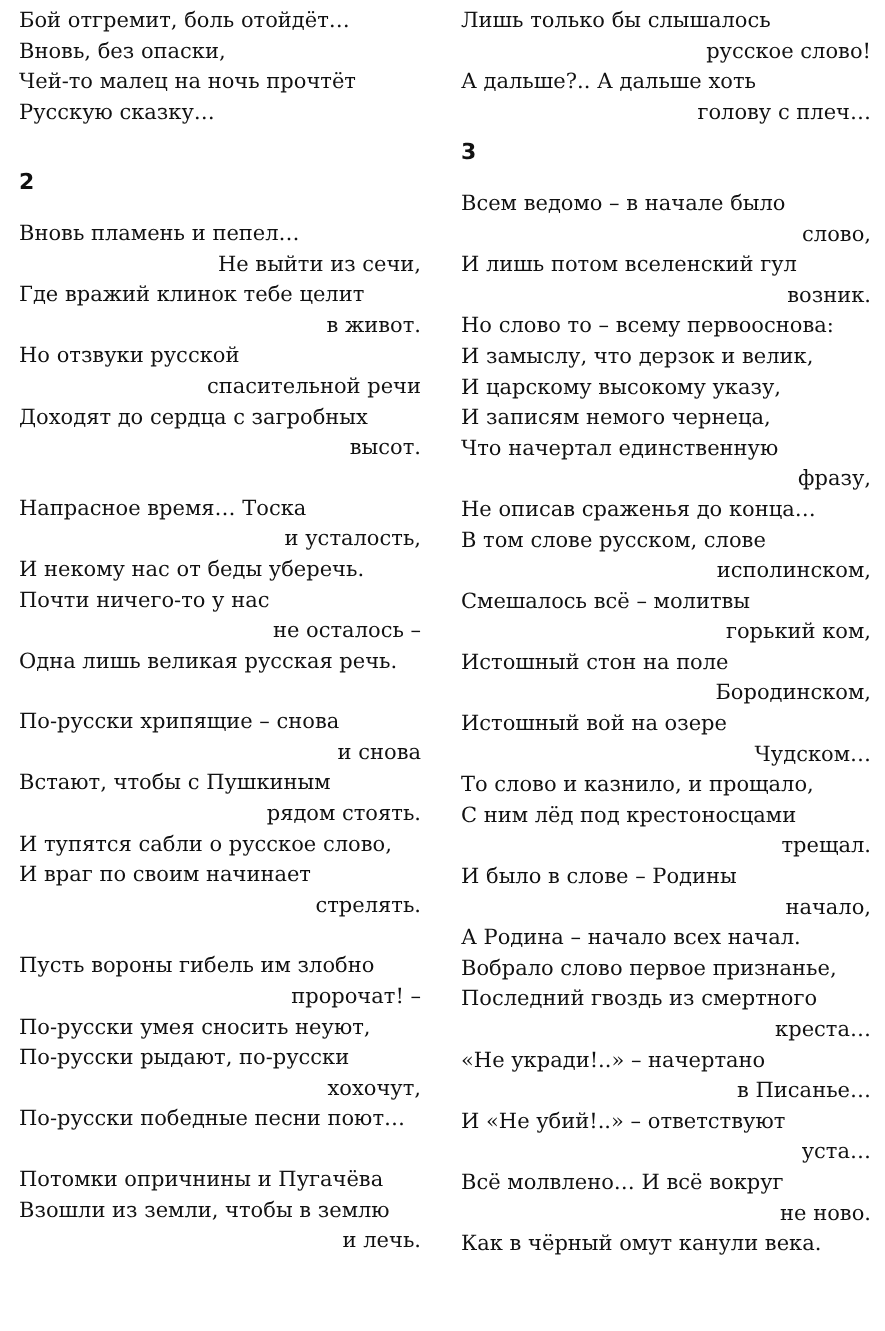Бой отгремит, боль отойдёт…
Вновь, без опаски,
Чей-то малец на ночь прочтёт
Русскую сказку…
2
Вновь пламень и пепел…
Не выйти из сечи,
Где вражий клинок тебе целит
в живот.
Но отзвуки русской
спасительной речи
Доходят до сердца с загробных
высот.
Напрасное время… Тоска
и усталость,
И некому нас от беды уберечь.
Почти ничего-то у нас
не осталось –
Одна лишь великая русская речь.
По-русски хрипящие – снова
и снова
Встают, чтобы с Пушкиным
рядом стоять.
И тупятся сабли о русское слово,
И враг по своим начинает
стрелять.
Пусть вороны гибель им злобно
пророчат! –
По-русски умея сносить неуют,
По-русски рыдают, по-русски
хохочут,
По-русски победные песни поют…
Потомки опричнины и Пугачёва
Взошли из земли, чтобы в землю
и лечь.
Лишь только бы слышалось
русское слово!
А дальше?.. А дальше хоть
голову с плеч…
3
Всем ведомо – в начале было
слово,
И лишь потом вселенский гул
возник.
Но слово то – всему первооснова:
И замыслу, что дерзок и велик,
И царскому высокому указу,
И записям немого чернеца,
Что начертал единственную
фразу,
Не описав сраженья до конца…
В том слове русском, слове
исполинском,
Смешалось всё – молитвы
горький ком,
Истошный стон на поле
Бородинском,
Истошный вой на озере
Чудском…
То слово и казнило, и прощало,
С ним лёд под крестоносцами
трещал.
И было в слове – Родины
начало,
А Родина – начало всех начал.
Вобрало слово первое признанье,
Последний гвоздь из смертного
креста…
«Не укради!..» – начертано
в Писанье…
И «Не убий!..» – ответствуют
уста…
Всё молвлено… И всё вокруг
не ново.
Как в чёрный омут канули века.